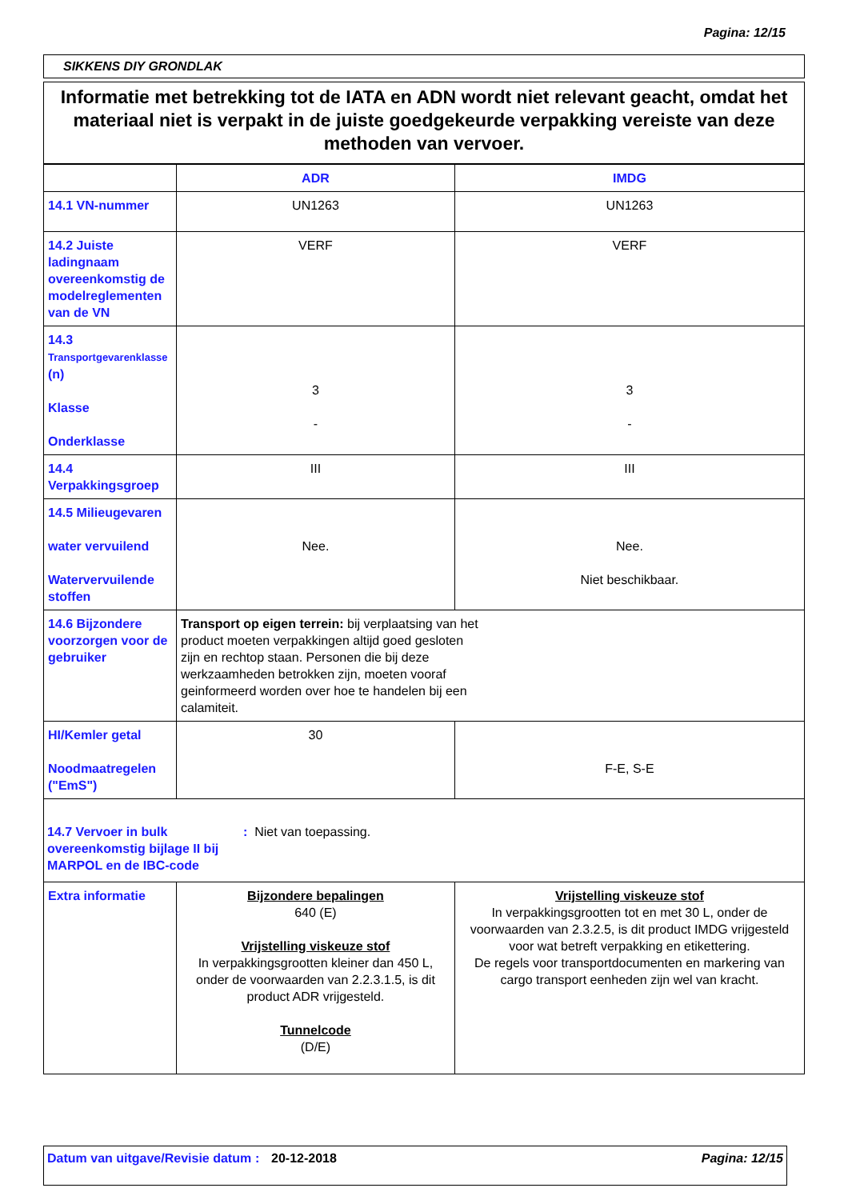Pagina: 12/15
SIKKENS DIY GRONDLAK
Informatie met betrekking tot de IATA en ADN wordt niet relevant geacht, omdat het materiaal niet is verpakt in de juiste goedgekeurde verpakking vereiste van deze methoden van vervoer.
| | ADR | IMDG |
| --- | --- | --- |
| 14.1 VN-nummer | UN1263 | UN1263 |
| 14.2 Juiste ladingnaam overeenkomstig de modelreglementen van de VN | VERF | VERF |
| 14.3 Transportgevarenklasse (n) Klasse Onderklasse | 3 - | 3 - |
| 14.4 Verpakkingsgroep | III | III |
| 14.5 Milieugevaren water vervuilend Watervervuilende stoffen | Nee. | Nee. Niet beschikbaar. |
| 14.6 Bijzondere voorzorgen voor de gebruiker | Transport op eigen terrein: bij verplaatsing van het product moeten verpakkingen altijd goed gesloten zijn en rechtop staan. Personen die bij deze werkzaamheden betrokken zijn, moeten vooraf geinformeerd worden over hoe te handelen bij een calamiteit. | |
| HI/Kemler getal Noodmaatregelen ("EmS") | 30 | F-E, S-E |
| 14.7 Vervoer in bulk overeenkomstig bijlage II bij MARPOL en de IBC-code : Niet van toepassing. | | |
| Extra informatie | Bijzondere bepalingen 640 (E) Vrijstelling viskeuze stof In verpakkingsgrootten kleiner dan 450 L, onder de voorwaarden van 2.2.3.1.5, is dit product ADR vrijgesteld. Tunnelcode (D/E) | Vrijstelling viskeuze stof In verpakkingsgrootten tot en met 30 L, onder de voorwaarden van 2.3.2.5, is dit product IMDG vrijgesteld voor wat betreft verpakking en etikettering. De regels voor transportdocumenten en markering van cargo transport eenheden zijn wel van kracht. |
Datum van uitgave/Revisie datum
: 20-12-2018 Pagina: 12/15